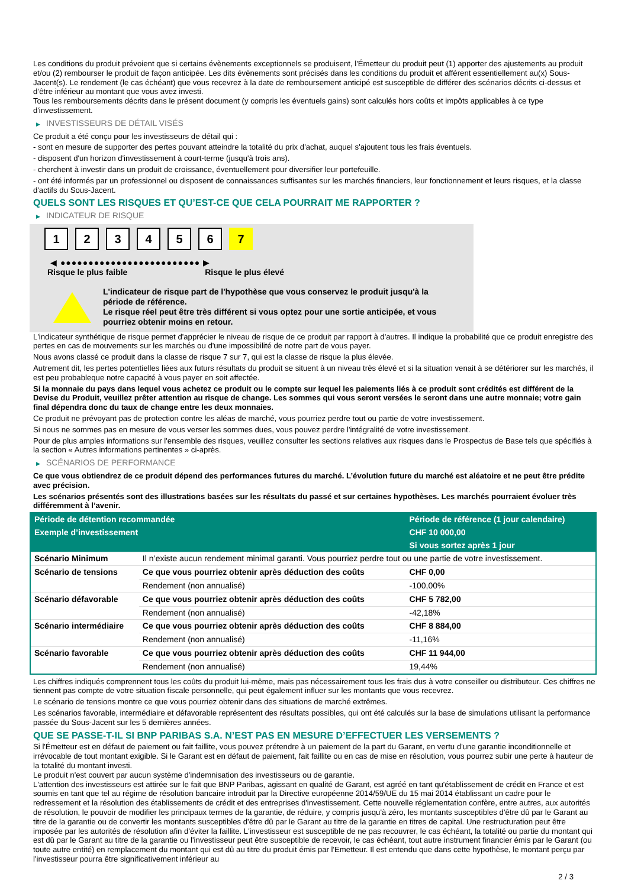Les conditions du produit prévoient que si certains évènements exceptionnels se produisent, l'Émetteur du produit peut (1) apporter des ajustements au produit et/ou (2) rembourser le produit de façon anticipée. Les dits évènements sont précisés dans les conditions du produit et afférent essentiellement au(x) Sous-Jacent(s). Le rendement (le cas échéant) que vous recevrez à la date de remboursement anticipé est susceptible de différer des scénarios décrits ci-dessus et d’être inférieur au montant que vous avez investi.
Tous les remboursements décrits dans le présent document (y compris les éventuels gains) sont calculés hors coûts et impôts applicables à ce type d'investissement.
▶ INVESTISSEURS DE DÉTAIL VISÉS
Ce produit a été conçu pour les investisseurs de détail qui :
- sont en mesure de supporter des pertes pouvant atteindre la totalité du prix d'achat, auquel s'ajoutent tous les frais éventuels.
- disposent d'un horizon d'investissement à court-terme (jusqu'à trois ans).
- cherchent à investir dans un produit de croissance, éventuellement pour diversifier leur portefeuille.
- ont été informés par un professionnel ou disposent de connaissances suffisantes sur les marchés financiers, leur fonctionnement et leurs risques, et la classe d'actifs du Sous-Jacent.
QUELS SONT LES RISQUES ET QU’EST-CE QUE CELA POURRAIT ME RAPPORTER ?
▶ INDICATEUR DE RISQUE
1 2 3 4 5 6 7
◀ ●●●●●●●●●●●●●●●●●●●●●●●●● ▶
Risque le plus faible Risque le plus élevé
L'indicateur de risque part de l'hypothèse que vous conservez le produit jusqu'à la période de référence.
Le risque réel peut être très différent si vous optez pour une sortie anticipée, et vous pourriez obtenir moins en retour.
L'indicateur synthétique de risque permet d'apprécier le niveau de risque de ce produit par rapport à d'autres. Il indique la probabilité que ce produit enregistre des pertes en cas de mouvements sur les marchés ou d'une impossibilité de notre part de vous payer.
Nous avons classé ce produit dans la classe de risque 7 sur 7, qui est la classe de risque la plus élevée.
Autrement dit, les pertes potentielles liées aux futurs résultats du produit se situent à un niveau très élevé et si la situation venait à se détériorer sur les marchés, il est peu probableque notre capacité à vous payer en soit affectée.
Si la monnaie du pays dans lequel vous achetez ce produit ou le compte sur lequel les paiements liés à ce produit sont crédités est différent de la Devise du Produit, veuillez prêter attention au risque de change. Les sommes qui vous seront versées le seront dans une autre monnaie; votre gain final dépendra donc du taux de change entre les deux monnaies.
Ce produit ne prévoyant pas de protection contre les aléas de marché, vous pourriez perdre tout ou partie de votre investissement.
Si nous ne sommes pas en mesure de vous verser les sommes dues, vous pouvez perdre l'intégralité de votre investissement.
Pour de plus amples informations sur l'ensemble des risques, veuillez consulter les sections relatives aux risques dans le Prospectus de Base tels que spécifiés à la section « Autres informations pertinentes » ci-après.
▶ SCÉNARIOS DE PERFORMANCE
Ce que vous obtiendrez de ce produit dépend des performances futures du marché. L’évolution future du marché est aléatoire et ne peut être prédite avec précision.
Les scénarios présentés sont des illustrations basées sur les résultats du passé et sur certaines hypothèses. Les marchés pourraient évoluer très différemment à l’avenir.
| Période de détention recommandée | | Période de référence (1 jour calendaire) |
| --- | --- | --- |
| Exemple d’investissement | | CHF 10 000,00 |
| | | Si vous sortez après 1 jour |
| Scénario Minimum | Il n’existe aucun rendement minimal garanti. Vous pourriez perdre tout ou une partie de votre investissement. | |
| Scénario de tensions | Ce que vous pourriez obtenir après déduction des coûts | CHF 0,00 |
| | Rendement (non annualisé) | -100,00% |
| Scénario défavorable | Ce que vous pourriez obtenir après déduction des coûts | CHF 5 782,00 |
| | Rendement (non annualisé) | -42,18% |
| Scénario intermédiaire | Ce que vous pourriez obtenir après déduction des coûts | CHF 8 884,00 |
| | Rendement (non annualisé) | -11,16% |
| Scénario favorable | Ce que vous pourriez obtenir après déduction des coûts | CHF 11 944,00 |
| | Rendement (non annualisé) | 19,44% |
Les chiffres indiqués comprennent tous les coûts du produit lui-même, mais pas nécessairement tous les frais dus à votre conseiller ou distributeur. Ces chiffres ne tiennent pas compte de votre situation fiscale personnelle, qui peut également influer sur les montants que vous recevrez.
Le scénario de tensions montre ce que vous pourriez obtenir dans des situations de marché extrêmes.
Les scénarios favorable, intermédiaire et défavorable représentent des résultats possibles, qui ont été calculés sur la base de simulations utilisant la performance passée du Sous-Jacent sur les 5 dernières années.
QUE SE PASSE-T-IL SI BNP PARIBAS S.A. N’EST PAS EN MESURE D’EFFECTUER LES VERSEMENTS ?
Si l'Émetteur est en défaut de paiement ou fait faillite, vous pouvez prétendre à un paiement de la part du Garant, en vertu d'une garantie inconditionnelle et irrévocable de tout montant exigible. Si le Garant est en défaut de paiement, fait faillite ou en cas de mise en résolution, vous pourrez subir une perte à hauteur de la totalité du montant investi.
Le produit n'est couvert par aucun système d'indemnisation des investisseurs ou de garantie.
L'attention des investisseurs est attirée sur le fait que BNP Paribas, agissant en qualité de Garant, est agréé en tant qu'établissement de crédit en France et est soumis en tant que tel au régime de résolution bancaire introduit par la Directive européenne 2014/59/UE du 15 mai 2014 établissant un cadre pour le redressement et la résolution des établissements de crédit et des entreprises d'investissement. Cette nouvelle réglementation confère, entre autres, aux autorités de résolution, le pouvoir de modifier les principaux termes de la garantie, de réduire, y compris jusqu'à zéro, les montants susceptibles d'être dû par le Garant au titre de la garantie ou de convertir les montants susceptibles d'être dû par le Garant au titre de la garantie en titres de capital. Une restructuration peut être imposée par les autorités de résolution afin d'éviter la faillite. L'investisseur est susceptible de ne pas recouvrer, le cas échéant, la totalité ou partie du montant qui est dû par le Garant au titre de la garantie ou l'investisseur peut être susceptible de recevoir, le cas échéant, tout autre instrument financier émis par le Garant (ou toute autre entité) en remplacement du montant qui est dû au titre du produit émis par l'Emetteur. Il est entendu que dans cette hypothèse, le montant perçu par l'investisseur pourra être significativement inférieur au
2 / 3